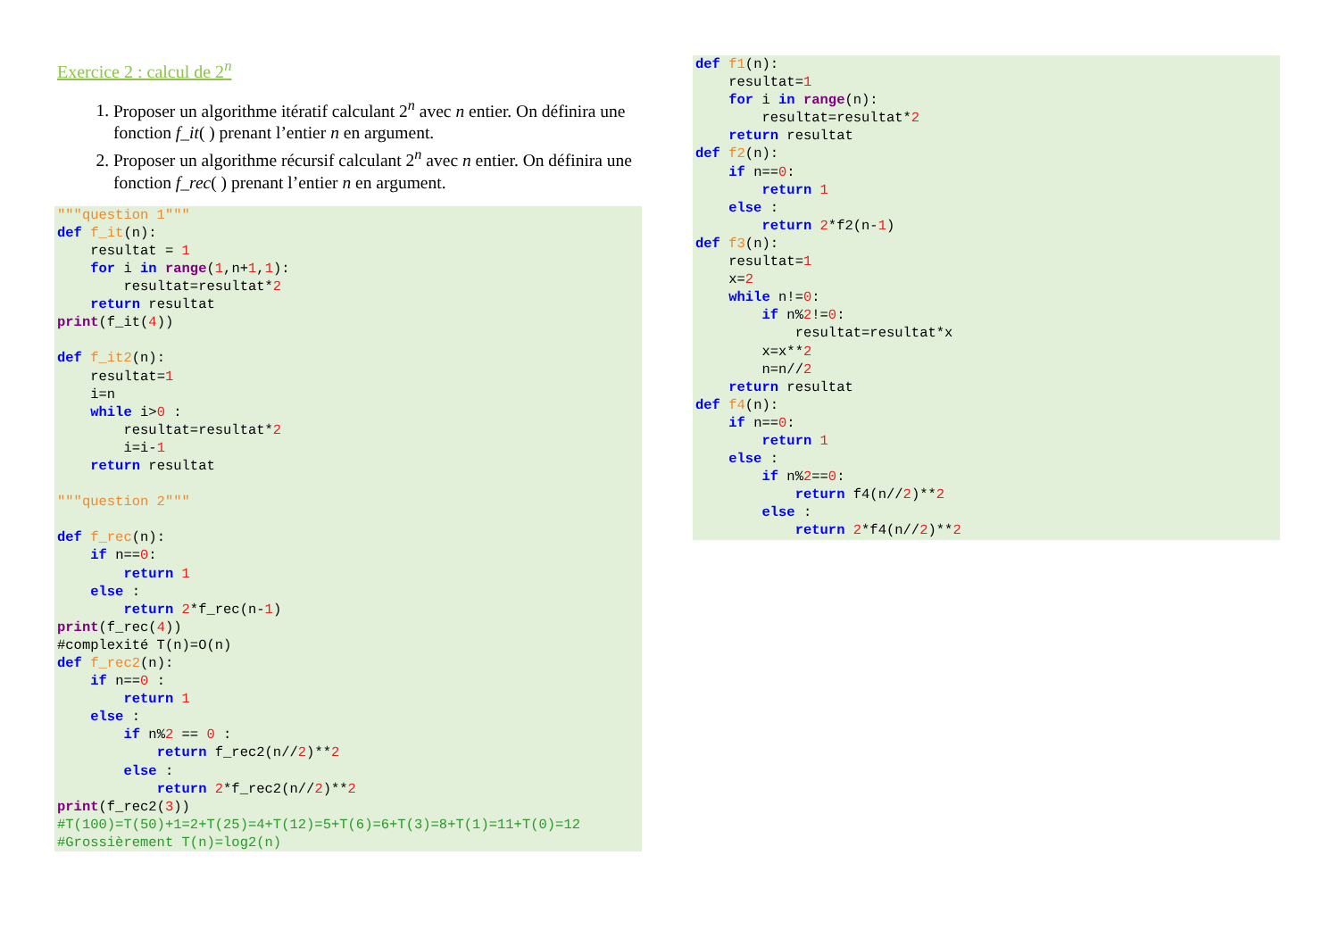Exercice 2 : calcul de 2<sup>n</sup>
1. Proposer un algorithme itératif calculant 2<sup>n</sup> avec n entier. On définira une fonction f_it( ) prenant l’entier n en argument.
2. Proposer un algorithme récursif calculant 2<sup>n</sup> avec n entier. On définira une fonction f_rec( ) prenant l’entier n en argument.
"""question 1"""
def f_it(n):
    resultat = 1
    for i in range(1,n+1,1):
        resultat=resultat*2
    return resultat
print(f_it(4))

def f_it2(n):
    resultat=1
    i=n
    while i>0 :
        resultat=resultat*2
        i=i-1
    return resultat

"""question 2"""

def f_rec(n):
    if n==0:
        return 1
    else :
        return 2*f_rec(n-1)
print(f_rec(4))
#complexité T(n)=O(n)
def f_rec2(n):
    if n==0 :
        return 1
    else :
        if n%2 == 0 :
            return f_rec2(n//2)**2
        else :
            return 2*f_rec2(n//2)**2
print(f_rec2(3))
#T(100)=T(50)+1=2+T(25)=4+T(12)=5+T(6)=6+T(3)=8+T(1)=11+T(0)=12
#Grossièrement T(n)=log2(n)
def f1(n):
    resultat=1
    for i in range(n):
        resultat=resultat*2
    return resultat
def f2(n):
    if n==0:
        return 1
    else :
        return 2*f2(n-1)
def f3(n):
    resultat=1
    x=2
    while n!=0:
        if n%2!=0:
            resultat=resultat*x
        x=x**2
        n=n//2
    return resultat
def f4(n):
    if n==0:
        return 1
    else :
        if n%2==0:
            return f4(n//2)**2
        else :
            return 2*f4(n//2)**2